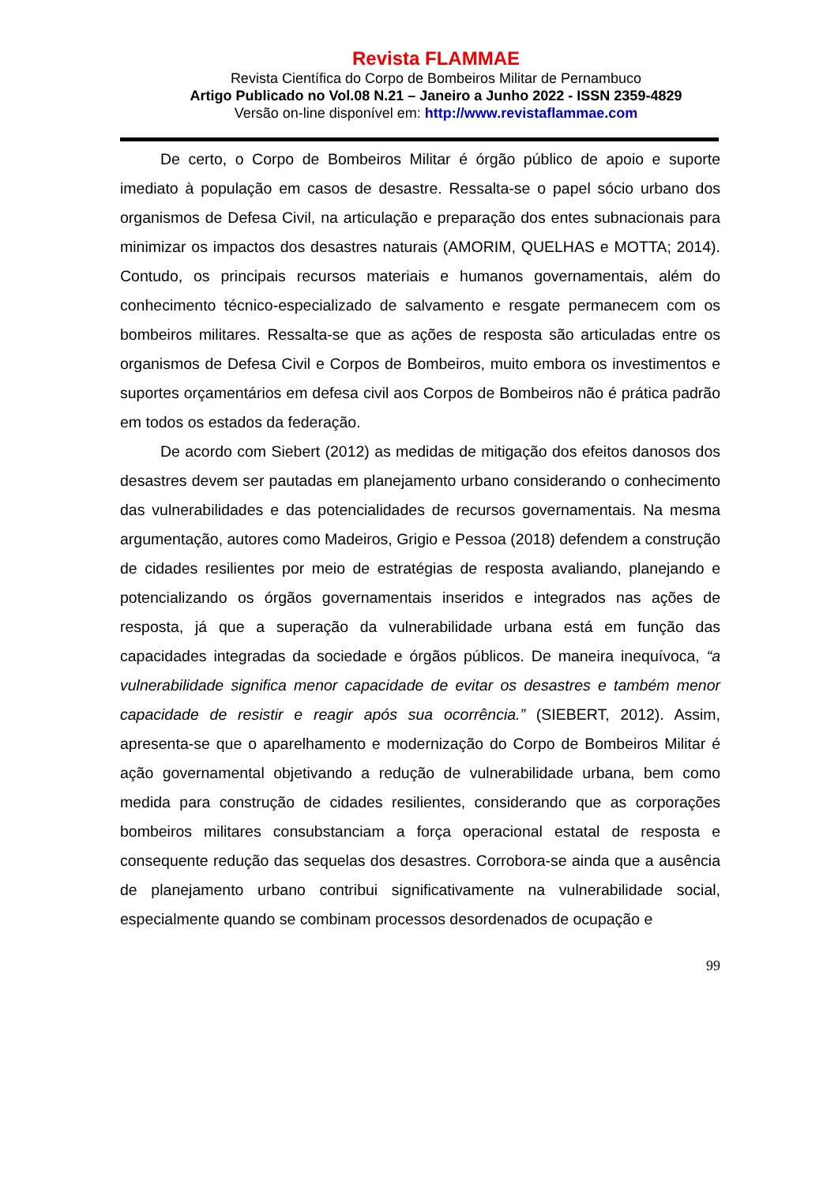Revista FLAMMAE
Revista Científica do Corpo de Bombeiros Militar de Pernambuco
Artigo Publicado no Vol.08 N.21 – Janeiro a Junho 2022 - ISSN 2359-4829
Versão on-line disponível em: http://www.revistaflammae.com
De certo, o Corpo de Bombeiros Militar é órgão público de apoio e suporte imediato à população em casos de desastre. Ressalta-se o papel sócio urbano dos organismos de Defesa Civil, na articulação e preparação dos entes subnacionais para minimizar os impactos dos desastres naturais (AMORIM, QUELHAS e MOTTA; 2014). Contudo, os principais recursos materiais e humanos governamentais, além do conhecimento técnico-especializado de salvamento e resgate permanecem com os bombeiros militares. Ressalta-se que as ações de resposta são articuladas entre os organismos de Defesa Civil e Corpos de Bombeiros, muito embora os investimentos e suportes orçamentários em defesa civil aos Corpos de Bombeiros não é prática padrão em todos os estados da federação.
De acordo com Siebert (2012) as medidas de mitigação dos efeitos danosos dos desastres devem ser pautadas em planejamento urbano considerando o conhecimento das vulnerabilidades e das potencialidades de recursos governamentais. Na mesma argumentação, autores como Madeiros, Grigio e Pessoa (2018) defendem a construção de cidades resilientes por meio de estratégias de resposta avaliando, planejando e potencializando os órgãos governamentais inseridos e integrados nas ações de resposta, já que a superação da vulnerabilidade urbana está em função das capacidades integradas da sociedade e órgãos públicos. De maneira inequívoca, “a vulnerabilidade significa menor capacidade de evitar os desastres e também menor capacidade de resistir e reagir após sua ocorrência.” (SIEBERT, 2012). Assim, apresenta-se que o aparelhamento e modernização do Corpo de Bombeiros Militar é ação governamental objetivando a redução de vulnerabilidade urbana, bem como medida para construção de cidades resilientes, considerando que as corporações bombeiros militares consubstanciam a força operacional estatal de resposta e consequente redução das sequelas dos desastres. Corrobora-se ainda que a ausência de planejamento urbano contribui significativamente na vulnerabilidade social, especialmente quando se combinam processos desordenados de ocupação e
99